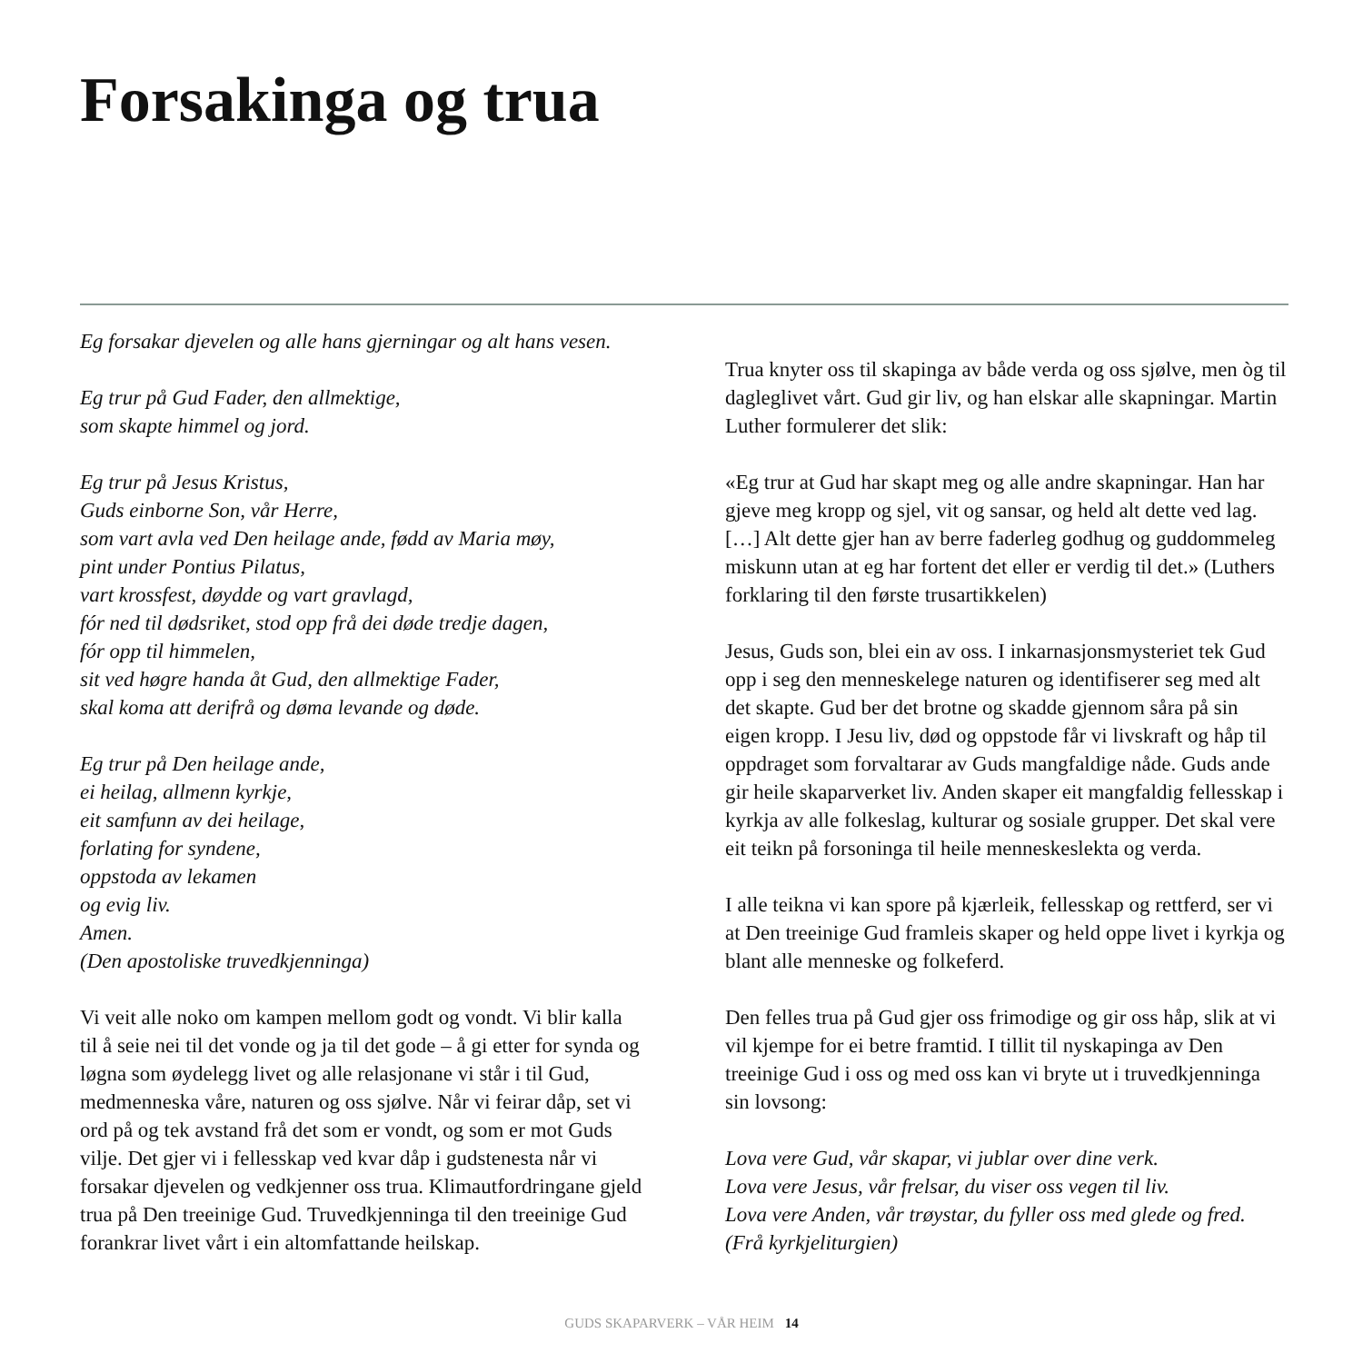Forsakinga og trua
Eg forsakar djevelen og alle hans gjerningar og alt hans vesen.
Eg trur på Gud Fader, den allmektige,
som skapte himmel og jord.
Eg trur på Jesus Kristus,
Guds einborne Son, vår Herre,
som vart avla ved Den heilage ande, fødd av Maria møy,
pint under Pontius Pilatus,
vart krossfest, døydde og vart gravlagd,
fór ned til dødsriket, stod opp frå dei døde tredje dagen,
fór opp til himmelen,
sit ved høgre handa åt Gud, den allmektige Fader,
skal koma att derifrå og døma levande og døde.
Eg trur på Den heilage ande,
ei heilag, allmenn kyrkje,
eit samfunn av dei heilage,
forlating for syndene,
oppstoda av lekamen
og evig liv.
Amen.
(Den apostoliske truvedkjenninga)
Vi veit alle noko om kampen mellom godt og vondt. Vi blir kalla til å seie nei til det vonde og ja til det gode – å gi etter for synda og løgna som øydelegg livet og alle relasjonane vi står i til Gud, medmenneska våre, naturen og oss sjølve. Når vi feirar dåp, set vi ord på og tek avstand frå det som er vondt, og som er mot Guds vilje. Det gjer vi i fellesskap ved kvar dåp i gudstenesta når vi forsakar djevelen og vedkjenner oss trua. Klimautfordringane gjeld trua på Den treeinige Gud. Truvedkjenninga til den treeinige Gud forankrar livet vårt i ein altomfattande heilskap.
Trua knyter oss til skapinga av både verda og oss sjølve, men òg til dagleglivet vårt. Gud gir liv, og han elskar alle skapningar. Martin Luther formulerer det slik:
«Eg trur at Gud har skapt meg og alle andre skapningar. Han har gjeve meg kropp og sjel, vit og sansar, og held alt dette ved lag. […] Alt dette gjer han av berre faderleg godhug og guddommeleg miskunn utan at eg har fortent det eller er verdig til det.» (Luthers forklaring til den første trusartikkelen)
Jesus, Guds son, blei ein av oss. I inkarnasjonsmysteriet tek Gud opp i seg den menneskelege naturen og identifiserer seg med alt det skapte. Gud ber det brotne og skadde gjennom såra på sin eigen kropp. I Jesu liv, død og oppstode får vi livskraft og håp til oppdraget som forvaltarar av Guds mangfaldige nåde. Guds ande gir heile skaparverket liv. Anden skaper eit mangfaldig fellesskap i kyrkja av alle folkeslag, kulturar og sosiale grupper. Det skal vere eit teikn på forsoninga til heile menneskeslekta og verda.
I alle teikna vi kan spore på kjærleik, fellesskap og rettferd, ser vi at Den treeinige Gud framleis skaper og held oppe livet i kyrkja og blant alle menneske og folkeferd.
Den felles trua på Gud gjer oss frimodige og gir oss håp, slik at vi vil kjempe for ei betre framtid. I tillit til nyskapinga av Den treeinige Gud i oss og med oss kan vi bryte ut i truvedkjenninga sin lovsong:
Lova vere Gud, vår skapar, vi jublar over dine verk.
Lova vere Jesus, vår frelsar, du viser oss vegen til liv.
Lova vere Anden, vår trøystar, du fyller oss med glede og fred.
(Frå kyrkjeliturgien)
GUDS SKAPARVERK – VÅR HEIM 14